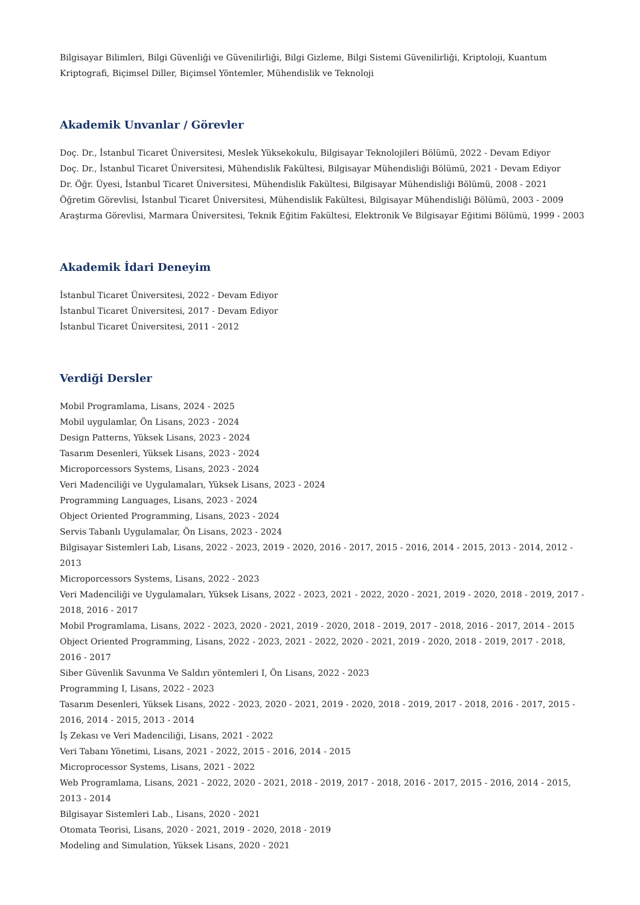Bilgisayar Bilimleri, Bilgi Güvenliği ve Güvenilirliği, Bilgi Gizleme, Bilgi Sistemi Güvenilirliği, Kriptoloji, Kuantum Kriptografi, Biçimsel Diller, Biçimsel Yöntemler, Mühendislik ve Teknoloji
Akademik Unvanlar / Görevler
Doç. Dr., İstanbul Ticaret Üniversitesi, Meslek Yüksekokulu, Bilgisayar Teknolojileri Bölümü, 2022 - Devam Ediyor
Doç. Dr., İstanbul Ticaret Üniversitesi, Mühendislik Fakültesi, Bilgisayar Mühendisliği Bölümü, 2021 - Devam Ediyor
Dr. Öğr. Üyesi, İstanbul Ticaret Üniversitesi, Mühendislik Fakültesi, Bilgisayar Mühendisliği Bölümü, 2008 - 2021
Öğretim Görevlisi, İstanbul Ticaret Üniversitesi, Mühendislik Fakültesi, Bilgisayar Mühendisliği Bölümü, 2003 - 2009
Araştırma Görevlisi, Marmara Üniversitesi, Teknik Eğitim Fakültesi, Elektronik Ve Bilgisayar Eğitimi Bölümü, 1999 - 2003
Akademik İdari Deneyim
İstanbul Ticaret Üniversitesi, 2022 - Devam Ediyor
İstanbul Ticaret Üniversitesi, 2017 - Devam Ediyor
İstanbul Ticaret Üniversitesi, 2011 - 2012
Verdiği Dersler
Mobil Programlama, Lisans, 2024 - 2025
Mobil uygulamlar, Ön Lisans, 2023 - 2024
Design Patterns, Yüksek Lisans, 2023 - 2024
Tasarım Desenleri, Yüksek Lisans, 2023 - 2024
Microporcessors Systems, Lisans, 2023 - 2024
Veri Madenciliği ve Uygulamaları, Yüksek Lisans, 2023 - 2024
Programming Languages, Lisans, 2023 - 2024
Object Oriented Programming, Lisans, 2023 - 2024
Servis Tabanlı Uygulamalar, Ön Lisans, 2023 - 2024
Bilgisayar Sistemleri Lab, Lisans, 2022 - 2023, 2019 - 2020, 2016 - 2017, 2015 - 2016, 2014 - 2015, 2013 - 2014, 2012 - 2013
Microporcessors Systems, Lisans, 2022 - 2023
Veri Madenciliği ve Uygulamaları, Yüksek Lisans, 2022 - 2023, 2021 - 2022, 2020 - 2021, 2019 - 2020, 2018 - 2019, 2017 - 2018, 2016 - 2017
Mobil Programlama, Lisans, 2022 - 2023, 2020 - 2021, 2019 - 2020, 2018 - 2019, 2017 - 2018, 2016 - 2017, 2014 - 2015
Object Oriented Programming, Lisans, 2022 - 2023, 2021 - 2022, 2020 - 2021, 2019 - 2020, 2018 - 2019, 2017 - 2018, 2016 - 2017
Siber Güvenlik Savunma Ve Saldırı yöntemleri I, Ön Lisans, 2022 - 2023
Programming I, Lisans, 2022 - 2023
Tasarım Desenleri, Yüksek Lisans, 2022 - 2023, 2020 - 2021, 2019 - 2020, 2018 - 2019, 2017 - 2018, 2016 - 2017, 2015 - 2016, 2014 - 2015, 2013 - 2014
İş Zekası ve Veri Madenciliği, Lisans, 2021 - 2022
Veri Tabanı Yönetimi, Lisans, 2021 - 2022, 2015 - 2016, 2014 - 2015
Microprocessor Systems, Lisans, 2021 - 2022
Web Programlama, Lisans, 2021 - 2022, 2020 - 2021, 2018 - 2019, 2017 - 2018, 2016 - 2017, 2015 - 2016, 2014 - 2015, 2013 - 2014
Bilgisayar Sistemleri Lab., Lisans, 2020 - 2021
Otomata Teorisi, Lisans, 2020 - 2021, 2019 - 2020, 2018 - 2019
Modeling and Simulation, Yüksek Lisans, 2020 - 2021